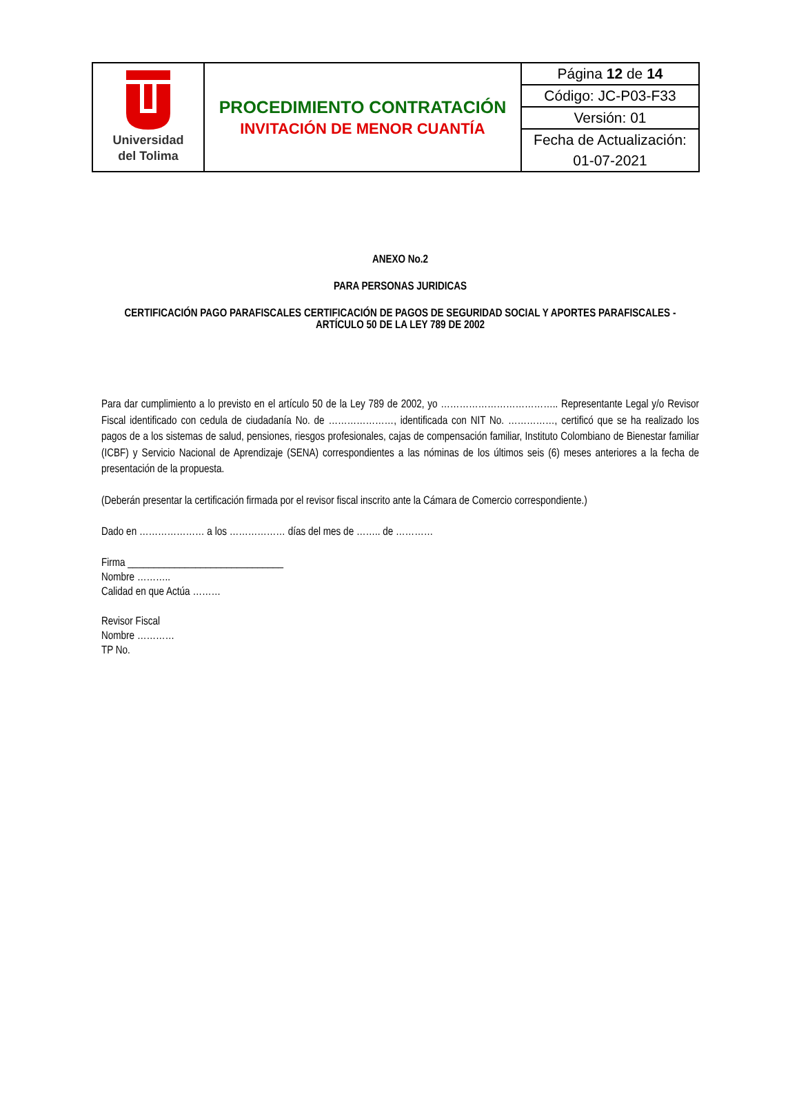| Universidad del Tolima | PROCEDIMIENTO CONTRATACIÓN INVITACIÓN DE MENOR CUANTÍA | Página 12 de 14 |
| | | Código: JC-P03-F33 |
| | | Versión: 01 |
| | | Fecha de Actualización: |
| | | 01-07-2021 |
ANEXO No.2
PARA PERSONAS JURIDICAS
CERTIFICACIÓN PAGO PARAFISCALES CERTIFICACIÓN DE PAGOS DE SEGURIDAD SOCIAL Y APORTES PARAFISCALES -ARTÍCULO 50 DE LA LEY 789 DE 2002
Para dar cumplimiento a lo previsto en el artículo 50 de la Ley 789 de 2002, yo ……………………………….. Representante Legal y/o Revisor Fiscal identificado con cedula de ciudadanía No. de …………………, identificada con NIT No. ……………, certificó que se ha realizado los pagos de a los sistemas de salud, pensiones, riesgos profesionales, cajas de compensación familiar, Instituto Colombiano de Bienestar familiar (ICBF) y Servicio Nacional de Aprendizaje (SENA) correspondientes a las nóminas de los últimos seis (6) meses anteriores a la fecha de presentación de la propuesta.
(Deberán presentar la certificación firmada por el revisor fiscal inscrito ante la Cámara de Comercio correspondiente.)
Dado en ………………… a los ……………… días del mes de …….. de …………
Firma ______________________________
Nombre ………..
Calidad en que Actúa ………
Revisor Fiscal
Nombre …………
TP No.